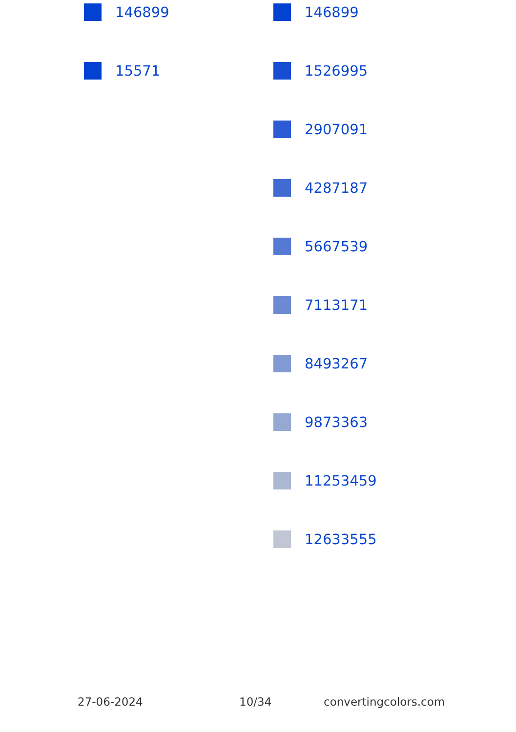146899
15571
146899
1526995
2907091
4287187
5667539
7113171
8493267
9873363
11253459
12633555
27-06-2024 10/34 convertingcolors.com